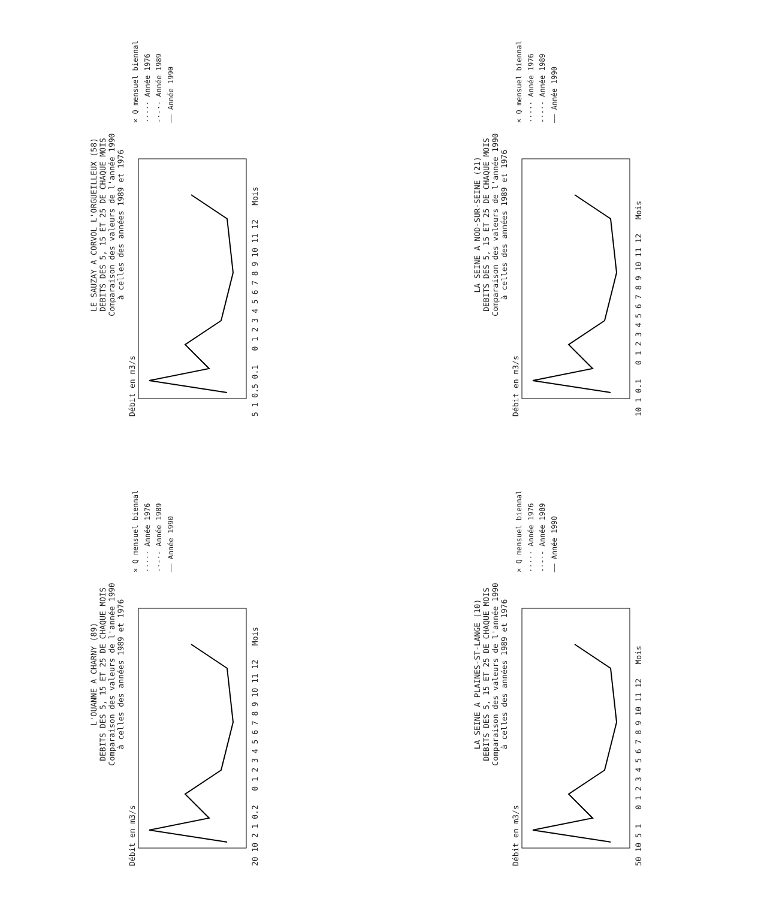LE SAUZAY A CORVOL L'ORGUEILLEUX (58)
DEBITS DES 5, 15 ET 25 DE CHAQUE MOIS
Comparaison des valeurs de l'année 1990
à celles des années 1989 et 1976
Débit en m3/s
5 1 0.5 0.1 0 1 2 3 4 5 6 7 8 9 10 11 12 Mois
× Q mensuel biennal
····· Année 1976
-·-·- Année 1989
—— Année 1990
LA SEINE A NOD-SUR-SEINE (21)
DEBITS DES 5, 15 ET 25 DE CHAQUE MOIS
Comparaison des valeurs de l'année 1990
à celles des années 1989 et 1976
Débit en m3/s
10 1 0.1 0 1 2 3 4 5 6 7 8 9 10 11 12 Mois
× Q mensuel biennal
····· Année 1976
-·-·- Année 1989
—— Année 1990
L'OUANNE A CHARNY (89)
DEBITS DES 5, 15 ET 25 DE CHAQUE MOIS
Comparaison des valeurs de l'année 1990
à celles des années 1989 et 1976
Débit en m3/s
20 10 2 1 0.2 0 1 2 3 4 5 6 7 8 9 10 11 12 Mois
× Q mensuel biennal
····· Année 1976
-·-·- Année 1989
—— Année 1990
LA SEINE A PLAINES-ST-LANGE (10)
DEBITS DES 5, 15 ET 25 DE CHAQUE MOIS
Comparaison des valeurs de l'année 1990
à celles des années 1989 et 1976
Débit en m3/s
50 10 5 1 0 1 2 3 4 5 6 7 8 9 10 11 12 Mois
× Q mensuel biennal
····· Année 1976
-·-·- Année 1989
—— Année 1990